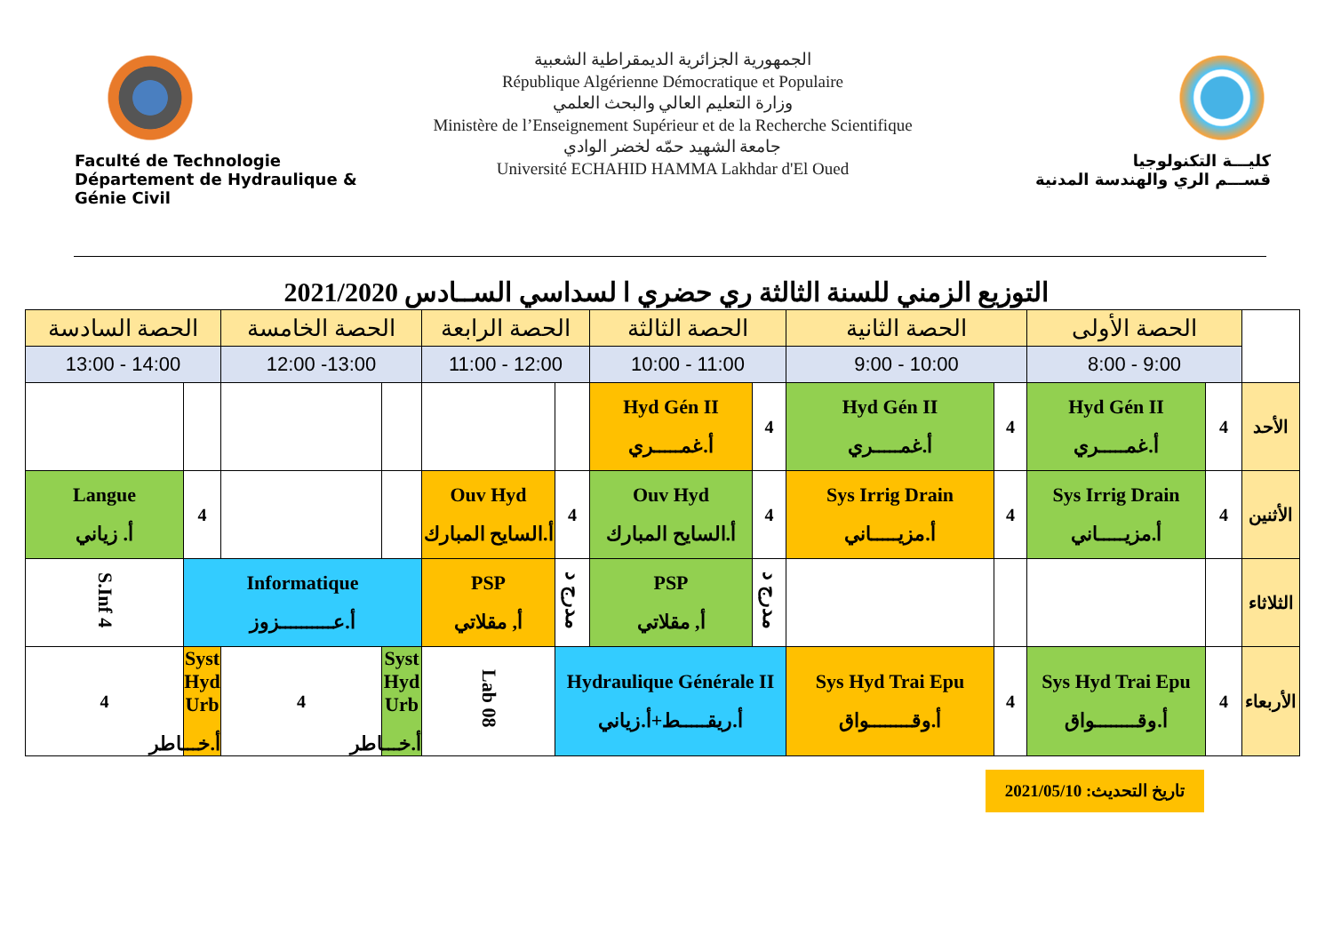Faculté de Technologie
Département de Hydraulique & Génie Civil
الجمهورية الجزائرية الديمقراطية الشعبية
République Algérienne Démocratique et Populaire
وزارة التعليم العالي والبحث العلمي
Ministère de l’Enseignement Supérieur et de la Recherche Scientifique
جامعة الشهيد حمّه لخضر الوادي
Université ECHAHID HAMMA Lakhdar d'El Oued
كليـــة التكنولوجيا
قســـم الري والهندسة المدنية
التوزيع الزمني للسنة الثالثة ري حضري ا لسداسي الســادس 2021/2020
| | الحصة الأولى | | الحصة الثانية | | الحصة الثالثة | | الحصة الرابعة | | الحصة الخامسة | | الحصة السادسة | |
| --- | --- | --- | --- | --- | --- | --- | --- | --- | --- | --- | --- | --- |
| | 9:00 - 8:00 | | 10:00 - 9:00 | | 11:00 - 10:00 | | 12:00 - 11:00 | | 13:00- 12:00 | | 14:00 - 13:00 | |
| الأحد | 4 | Hyd Gén II أ.غمـــــري | 4 | Hyd Gén II أ.غمـــــري | 4 | Hyd Gén II أ.غمـــــري | | | | | | |
| الأثنين | 4 | Sys Irrig Drain أ.مزيـــــاني | 4 | Sys Irrig Drain أ.مزيـــــاني | 4 | Ouv Hyd أ.السايح المبارك | 4 | Ouv Hyd أ.السايح المبارك | | | 4 | Langue أ. زياني |
| الثلاثاء | | | | | مدرج د | PSP أ, مقلاتي | مدرج د | PSP أ, مقلاتي | Informatique أ.عــــــــــزوز | | | S.Inf 4 |
| الأربعاء | 4 | Sys Hyd Trai Epu أ.وقــــــــواق | 4 | Sys Hyd Trai Epu أ.وقــــــــواق | Hydraulique Générale II أ.ريقـــــط+أ.زياني | | | Lab 08 | Syst Hyd Urb أ.خـــاطر | 4 | Syst Hyd Urb أ.خـــاطر | 4 |
تاريخ التحديث: 2021/05/10